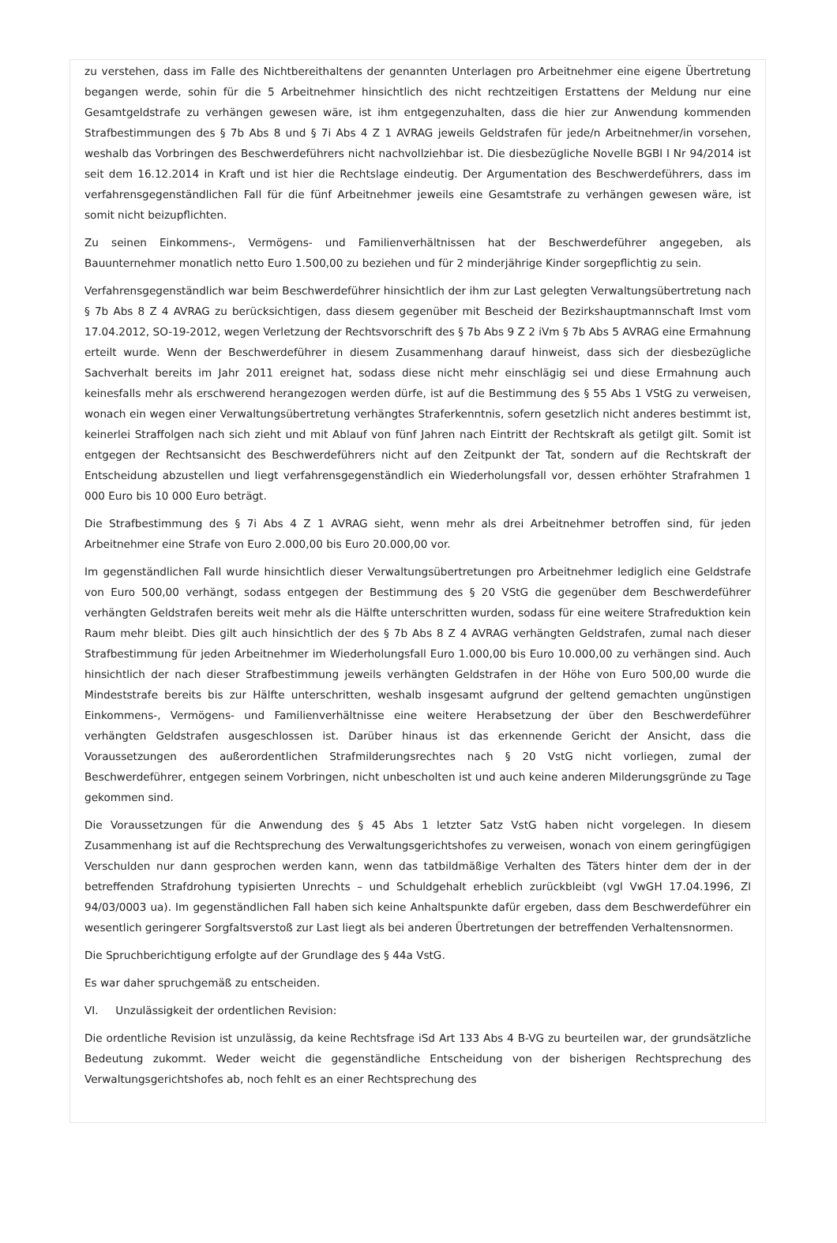zu verstehen, dass im Falle des Nichtbereithaltens der genannten Unterlagen pro Arbeitnehmer eine eigene Übertretung begangen werde, sohin für die 5 Arbeitnehmer hinsichtlich des nicht rechtzeitigen Erstattens der Meldung nur eine Gesamtgeldstrafe zu verhängen gewesen wäre, ist ihm entgegenzuhalten, dass die hier zur Anwendung kommenden Strafbestimmungen des § 7b Abs 8 und § 7i Abs 4 Z 1 AVRAG jeweils Geldstrafen für jede/n Arbeitnehmer/in vorsehen, weshalb das Vorbringen des Beschwerdeführers nicht nachvollziehbar ist. Die diesbezügliche Novelle BGBl I Nr 94/2014 ist seit dem 16.12.2014 in Kraft und ist hier die Rechtslage eindeutig. Der Argumentation des Beschwerdeführers, dass im verfahrensgegenständlichen Fall für die fünf Arbeitnehmer jeweils eine Gesamtstrafe zu verhängen gewesen wäre, ist somit nicht beizupflichten.
Zu seinen Einkommens-, Vermögens- und Familienverhältnissen hat der Beschwerdeführer angegeben, als Bauunternehmer monatlich netto Euro 1.500,00 zu beziehen und für 2 minderjährige Kinder sorgepflichtig zu sein.
Verfahrensgegenständlich war beim Beschwerdeführer hinsichtlich der ihm zur Last gelegten Verwaltungsübertretung nach § 7b Abs 8 Z 4 AVRAG zu berücksichtigen, dass diesem gegenüber mit Bescheid der Bezirkshauptmannschaft Imst vom 17.04.2012, SO-19-2012, wegen Verletzung der Rechtsvorschrift des § 7b Abs 9 Z 2 iVm § 7b Abs 5 AVRAG eine Ermahnung erteilt wurde. Wenn der Beschwerdeführer in diesem Zusammenhang darauf hinweist, dass sich der diesbezügliche Sachverhalt bereits im Jahr 2011 ereignet hat, sodass diese nicht mehr einschlägig sei und diese Ermahnung auch keinesfalls mehr als erschwerend herangezogen werden dürfe, ist auf die Bestimmung des § 55 Abs 1 VStG zu verweisen, wonach ein wegen einer Verwaltungsübertretung verhängtes Straferkenntnis, sofern gesetzlich nicht anderes bestimmt ist, keinerlei Straffolgen nach sich zieht und mit Ablauf von fünf Jahren nach Eintritt der Rechtskraft als getilgt gilt. Somit ist entgegen der Rechtsansicht des Beschwerdeführers nicht auf den Zeitpunkt der Tat, sondern auf die Rechtskraft der Entscheidung abzustellen und liegt verfahrensgegenständlich ein Wiederholungsfall vor, dessen erhöhter Strafrahmen 1 000 Euro bis 10 000 Euro beträgt.
Die Strafbestimmung des § 7i Abs 4 Z 1 AVRAG sieht, wenn mehr als drei Arbeitnehmer betroffen sind, für jeden Arbeitnehmer eine Strafe von Euro 2.000,00 bis Euro 20.000,00 vor.
Im gegenständlichen Fall wurde hinsichtlich dieser Verwaltungsübertretungen pro Arbeitnehmer lediglich eine Geldstrafe von Euro 500,00 verhängt, sodass entgegen der Bestimmung des § 20 VStG die gegenüber dem Beschwerdeführer verhängten Geldstrafen bereits weit mehr als die Hälfte unterschritten wurden, sodass für eine weitere Strafreduktion kein Raum mehr bleibt. Dies gilt auch hinsichtlich der des § 7b Abs 8 Z 4 AVRAG verhängten Geldstrafen, zumal nach dieser Strafbestimmung für jeden Arbeitnehmer im Wiederholungsfall Euro 1.000,00 bis Euro 10.000,00 zu verhängen sind. Auch hinsichtlich der nach dieser Strafbestimmung jeweils verhängten Geldstrafen in der Höhe von Euro 500,00 wurde die Mindeststrafe bereits bis zur Hälfte unterschritten, weshalb insgesamt aufgrund der geltend gemachten ungünstigen Einkommens-, Vermögens- und Familienverhältnisse eine weitere Herabsetzung der über den Beschwerdeführer verhängten Geldstrafen ausgeschlossen ist. Darüber hinaus ist das erkennende Gericht der Ansicht, dass die Voraussetzungen des außerordentlichen Strafmilderungsrechtes nach § 20 VstG nicht vorliegen, zumal der Beschwerdeführer, entgegen seinem Vorbringen, nicht unbescholten ist und auch keine anderen Milderungsgründe zu Tage gekommen sind.
Die Voraussetzungen für die Anwendung des § 45 Abs 1 letzter Satz VstG haben nicht vorgelegen. In diesem Zusammenhang ist auf die Rechtsprechung des Verwaltungsgerichtshofes zu verweisen, wonach von einem geringfügigen Verschulden nur dann gesprochen werden kann, wenn das tatbildmäßige Verhalten des Täters hinter dem der in der betreffenden Strafdrohung typisierten Unrechts – und Schuldgehalt erheblich zurückbleibt (vgl VwGH 17.04.1996, Zl 94/03/0003 ua). Im gegenständlichen Fall haben sich keine Anhaltspunkte dafür ergeben, dass dem Beschwerdeführer ein wesentlich geringerer Sorgfaltsverstoß zur Last liegt als bei anderen Übertretungen der betreffenden Verhaltensnormen.
Die Spruchberichtigung erfolgte auf der Grundlage des § 44a VstG.
Es war daher spruchgemäß zu entscheiden.
VI. Unzulässigkeit der ordentlichen Revision:
Die ordentliche Revision ist unzulässig, da keine Rechtsfrage iSd Art 133 Abs 4 B-VG zu beurteilen war, der grundsätzliche Bedeutung zukommt. Weder weicht die gegenständliche Entscheidung von der bisherigen Rechtsprechung des Verwaltungsgerichtshofes ab, noch fehlt es an einer Rechtsprechung des